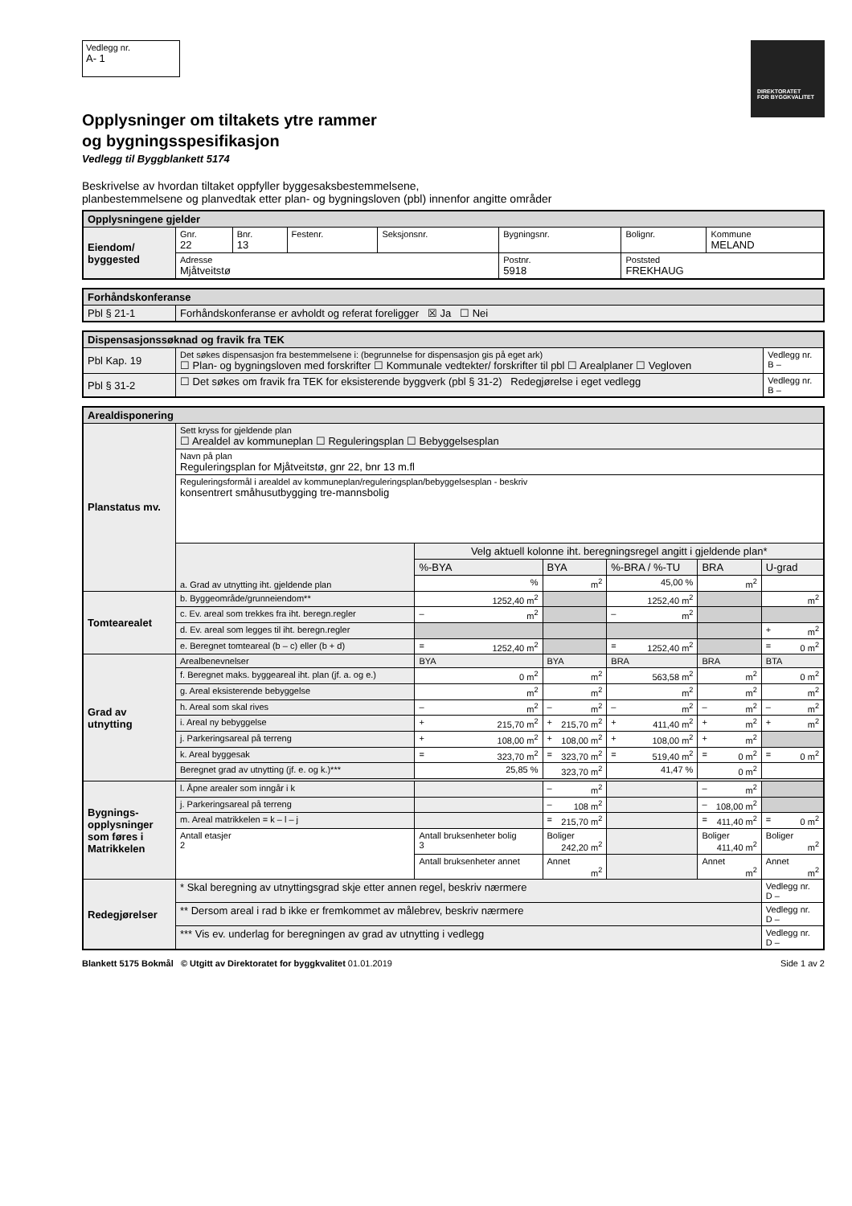Vedlegg nr.
A- 1
DIREKTORATET
FOR BYGGKVALITET
Opplysninger om tiltakets ytre rammer
og bygningsspesifikasjon
Vedlegg til Byggblankett 5174
Beskrivelse av hvordan tiltaket oppfyller byggesaksbestemmelsene,
planbestemmelsene og planvedtak etter plan- og bygningsloven (pbl) innenfor angitte områder
| Opplysningene gjelder | | | | | | | |
| --- | --- | --- | --- | --- | --- | --- | --- |
| Eiendom/ byggested | Gnr. 22 | Bnr. 13 | Festenr. | Seksjonsnr. | Bygningsnr. | Bolignr. | Kommune MELAND |
| | Adresse Mjåtveitstø | | | | Postnr. 5918 | Poststed FREKHAUG | |
| Forhåndskonferanse | |
| --- | --- |
| Pbl § 21-1 | Forhåndskonferanse er avholdt og referat foreligger ☒ Ja ☐ Nei |
| Dispensasjonssøknad og fravik fra TEK | | |
| --- | --- | --- |
| Pbl Kap. 19 | Det søkes dispensasjon fra bestemmelsene i: (begrunnelse for dispensasjon gis på eget ark) ☐ Plan- og bygningsloven med forskrifter ☐ Kommunale vedtekter/ forskrifter til pbl ☐ Arealplaner ☐ Vegloven | Vedlegg nr. B – |
| Pbl § 31-2 | ☐ Det søkes om fravik fra TEK for eksisterende byggverk (pbl § 31-2) Redegjørelse i eget vedlegg | Vedlegg nr. B – |
| Arealdisponering | | | | | | |
| --- | --- | --- | --- | --- | --- | --- |
| Planstatus mv. | Sett kryss for gjeldende plan ☐ Arealdel av kommuneplan ☐ Reguleringsplan ☐ Bebyggelsesplan | | | | | |
| | Navn på plan Reguleringsplan for Mjåtveitstø, gnr 22, bnr 13 m.fl | | | | | |
| | Reguleringsformål i arealdel av kommuneplan/reguleringsplan/bebyggelsesplan - beskriv konsentrert småhusutbygging tre-mannsbolig | | | | | |
| | a. Grad av utnytting iht. gjeldende plan | Velg aktuell kolonne iht. beregningsregel angitt i gjeldende plan* | | | | |
| | | %-BYA | BYA | %-BRA / %-TU | BRA | U-grad |
| | | % | m<sup>2</sup> | 45,00 % | m<sup>2</sup> | |
| Tomtearealet | b. Byggeområde/grunneiendom** | 1252,40 m<sup>2</sup> | | 1252,40 m<sup>2</sup> | | m<sup>2</sup> |
| | c. Ev. areal som trekkes fra iht. beregn.regler | – m<sup>2</sup> | | – m<sup>2</sup> | | |
| | d. Ev. areal som legges til iht. beregn.regler | | | | | + m<sup>2</sup> |
| | e. Beregnet tomteareal (b – c) eller (b + d) | = 1252,40 m<sup>2</sup> | | = 1252,40 m<sup>2</sup> | | = 0 m<sup>2</sup> |
| Grad av utnytting | Arealbenevnelser | BYA | BYA | BRA | BRA | BTA |
| | f. Beregnet maks. byggeareal iht. plan (jf. a. og e.) | 0 m<sup>2</sup> | m<sup>2</sup> | 563,58 m<sup>2</sup> | m<sup>2</sup> | 0 m<sup>2</sup> |
| | g. Areal eksisterende bebyggelse | m<sup>2</sup> | m<sup>2</sup> | m<sup>2</sup> | m<sup>2</sup> | m<sup>2</sup> |
| | h. Areal som skal rives | – m<sup>2</sup> | – m<sup>2</sup> | – m<sup>2</sup> | – m<sup>2</sup> | – m<sup>2</sup> |
| | i. Areal ny bebyggelse | + 215,70 m<sup>2</sup> | + 215,70 m<sup>2</sup> | + 411,40 m<sup>2</sup> | + m<sup>2</sup> | + m<sup>2</sup> |
| | j. Parkeringsareal på terreng | + 108,00 m<sup>2</sup> | + 108,00 m<sup>2</sup> | + 108,00 m<sup>2</sup> | + m<sup>2</sup> | |
| | k. Areal byggesak | = 323,70 m<sup>2</sup> | = 323,70 m<sup>2</sup> | = 519,40 m<sup>2</sup> | = 0 m<sup>2</sup> | = 0 m<sup>2</sup> |
| | Beregnet grad av utnytting (jf. e. og k.)*** | 25,85 % | 323,70 m<sup>2</sup> | 41,47 % | 0 m<sup>2</sup> | |
| Bygnings-opplysninger som føres i Matrikkelen | l. Åpne arealer som inngår i k | | – m<sup>2</sup> | | – m<sup>2</sup> | |
| | j. Parkeringsareal på terreng | | – 108 m<sup>2</sup> | | – 108,00 m<sup>2</sup> | |
| | m. Areal matrikkelen = k – l – j | | = 215,70 m<sup>2</sup> | | = 411,40 m<sup>2</sup> | = 0 m<sup>2</sup> |
| | Antall etasjer 2 | Antall bruksenheter bolig 3 | Boliger 242,20 m<sup>2</sup> | | Boliger 411,40 m<sup>2</sup> | Boliger m<sup>2</sup> |
| | | Antall bruksenheter annet | Annet m<sup>2</sup> | | Annet m<sup>2</sup> | Annet m<sup>2</sup> |
| Redegjørelser | * Skal beregning av utnyttingsgrad skje etter annen regel, beskriv nærmere | | | | | Vedlegg nr. D – |
| | ** Dersom areal i rad b ikke er fremkommet av målebrev, beskriv nærmere | | | | | Vedlegg nr. D – |
| | *** Vis ev. underlag for beregningen av grad av utnytting i vedlegg | | | | | Vedlegg nr. D – |
Blankett 5175 Bokmål © Utgitt av Direktoratet for byggkvalitet 01.01.2019 Side 1 av 2